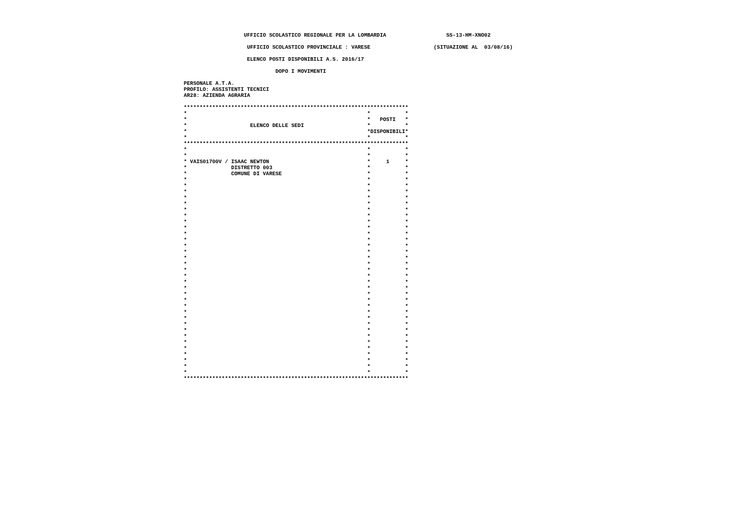UFFICIO SCOLASTICO REGIONALE PER LA LOMBARDIA                   SS-13-HM-XNO02
                    UFFICIO SCOLASTICO PROVINCIALE : VARESE                    (SITUAZIONE AL  03/08/16)
                    ELENCO POSTI DISPONIBILI A.S. 2016/17
                             DOPO I MOVIMENTI
PERSONALE A.T.A.
PROFILO: ASSISTENTI TECNICI
AR28: AZIENDA AGRARIA

***********************************************************************
*                                                         *           *
*                                                         *   POSTI   *
*                    ELENCO DELLE SEDI                    *           *
*                                                         *DISPONIBILI*
*                                                         *           *
***********************************************************************
*                                                         *           *
*                                                         *           *
* VAIS01700V / ISAAC NEWTON                               *     1     *
*              DISTRETTO 003                              *           *
*              COMUNE DI VARESE                           *           *
*                                                         *           *
*                                                         *           *
*                                                         *           *
*                                                         *           *
*                                                         *           *
*                                                         *           *
*                                                         *           *
*                                                         *           *
*                                                         *           *
*                                                         *           *
*                                                         *           *
*                                                         *           *
*                                                         *           *
*                                                         *           *
*                                                         *           *
*                                                         *           *
*                                                         *           *
*                                                         *           *
*                                                         *           *
*                                                         *           *
*                                                         *           *
*                                                         *           *
*                                                         *           *
*                                                         *           *
*                                                         *           *
*                                                         *           *
*                                                         *           *
*                                                         *           *
*                                                         *           *
*                                                         *           *
*                                                         *           *
*                                                         *           *
*                                                         *           *
***********************************************************************